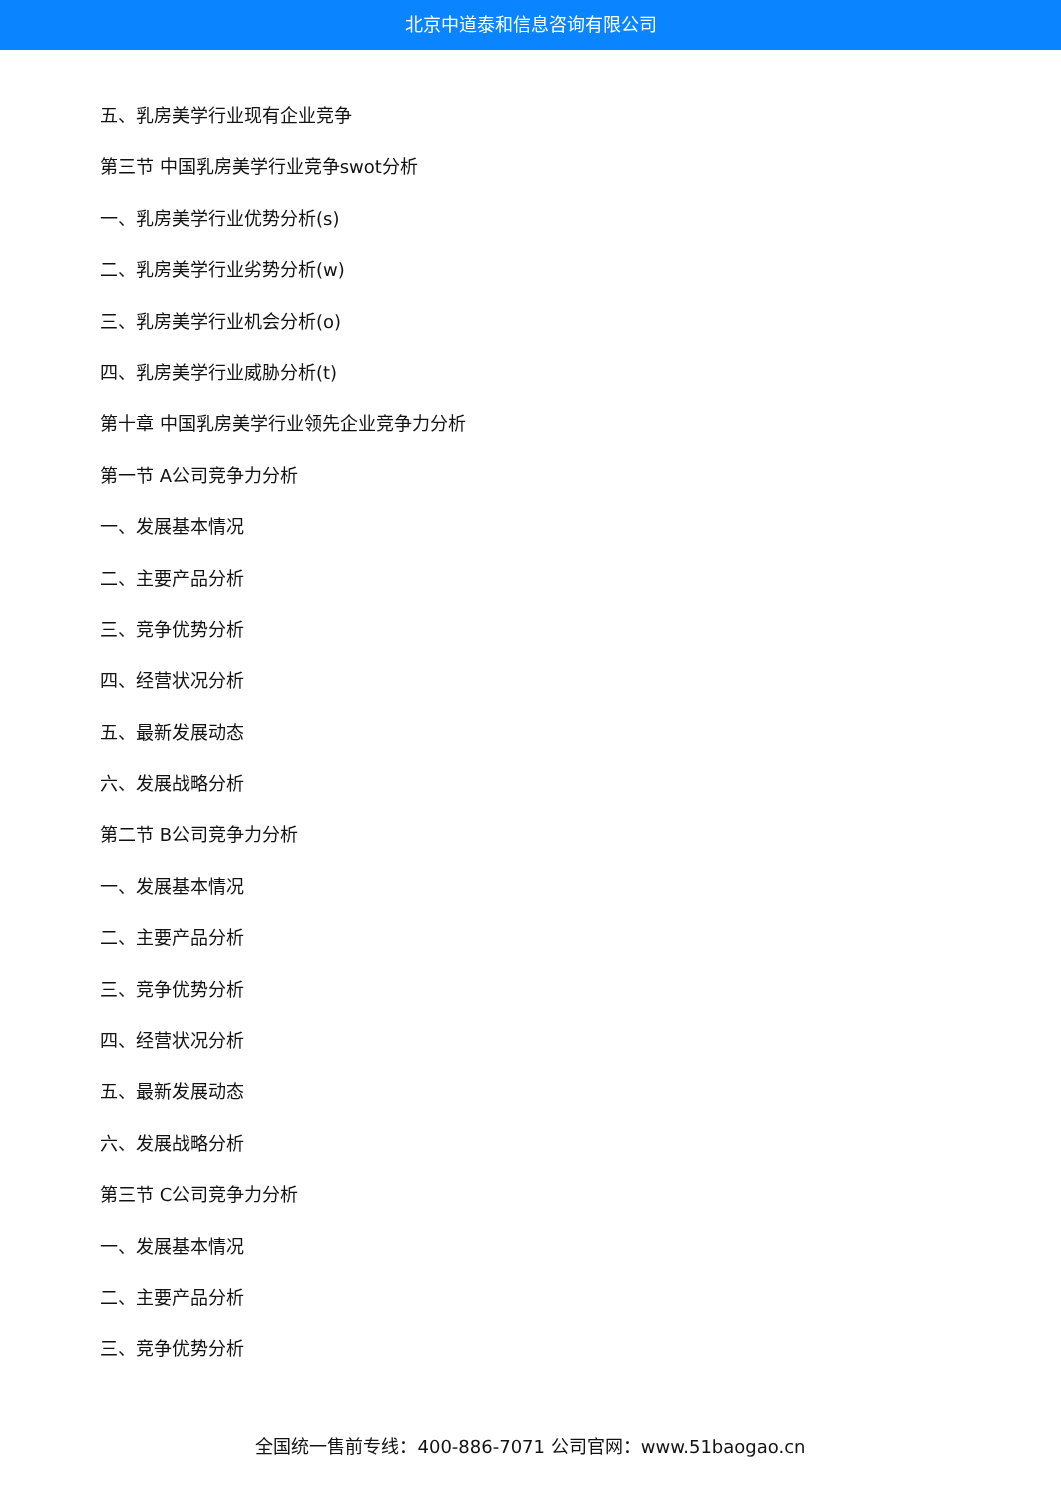北京中道泰和信息咨询有限公司
五、乳房美学行业现有企业竞争
第三节 中国乳房美学行业竞争swot分析
一、乳房美学行业优势分析(s)
二、乳房美学行业劣势分析(w)
三、乳房美学行业机会分析(o)
四、乳房美学行业威胁分析(t)
第十章 中国乳房美学行业领先企业竞争力分析
第一节 A公司竞争力分析
一、发展基本情况
二、主要产品分析
三、竞争优势分析
四、经营状况分析
五、最新发展动态
六、发展战略分析
第二节 B公司竞争力分析
一、发展基本情况
二、主要产品分析
三、竞争优势分析
四、经营状况分析
五、最新发展动态
六、发展战略分析
第三节 C公司竞争力分析
一、发展基本情况
二、主要产品分析
三、竞争优势分析
全国统一售前专线：400-886-7071 公司官网：www.51baogao.cn